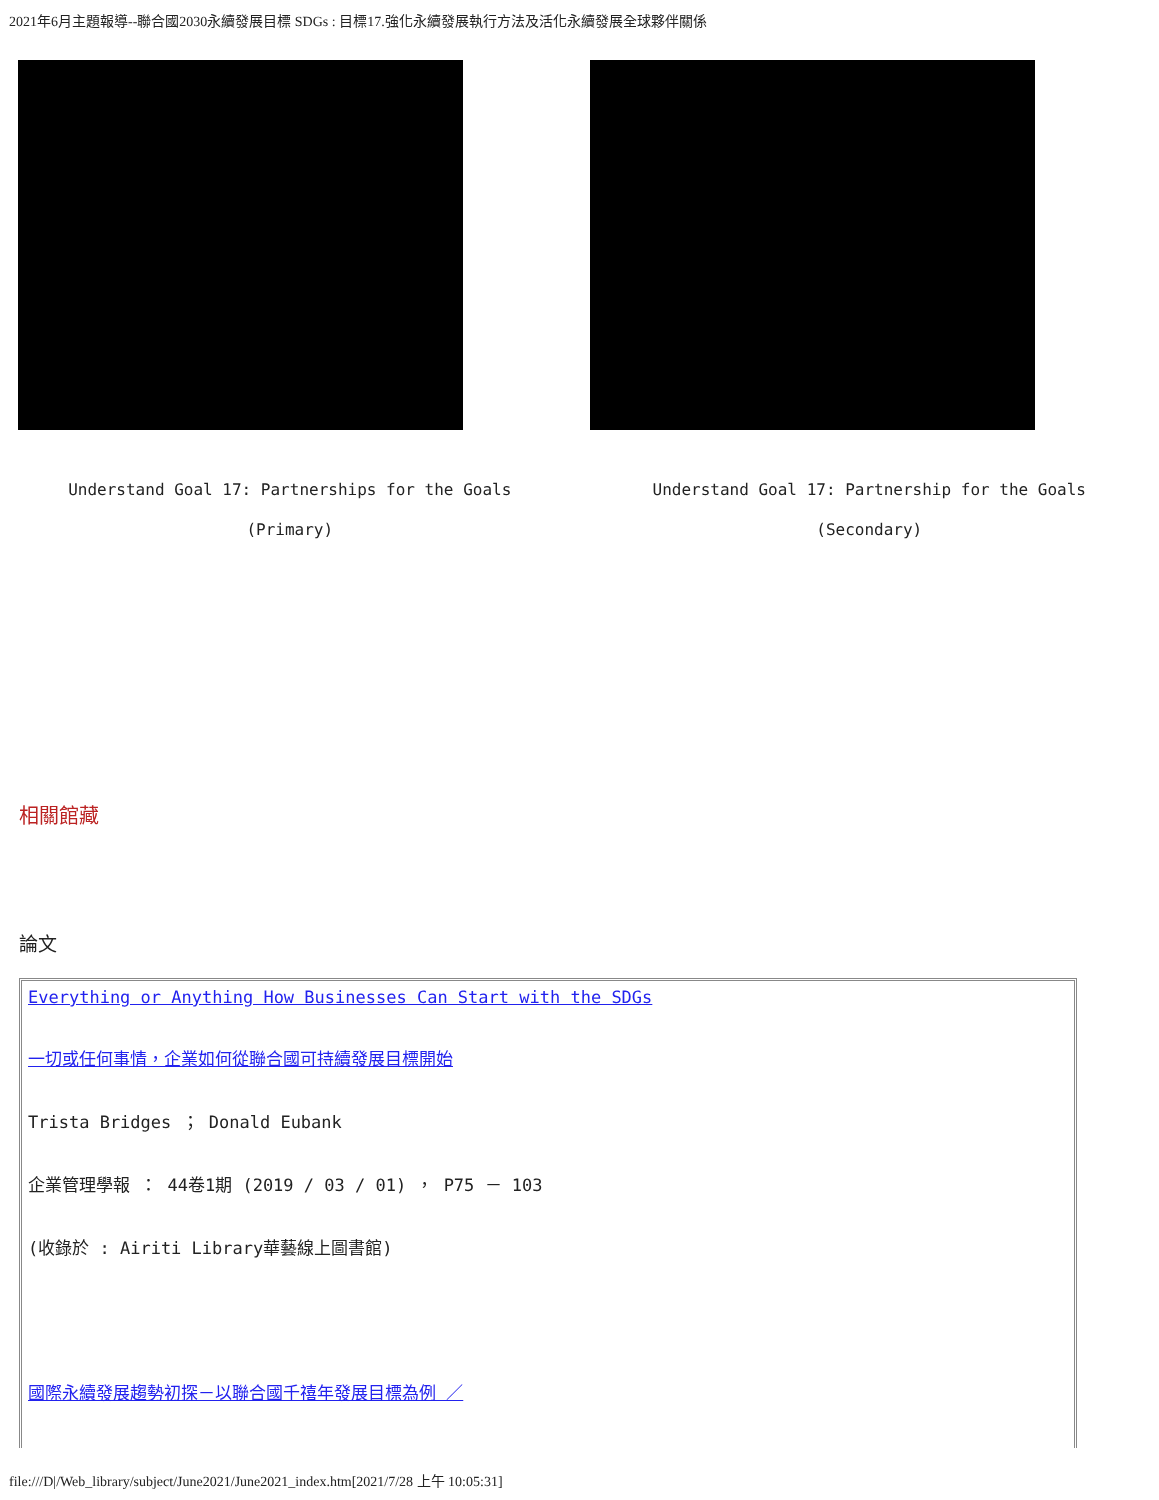2021年6月主題報導--聯合國2030永續發展目標 SDGs : 目標17.強化永續發展執行方法及活化永續發展全球夥伴關係
Understand Goal 17: Partnerships for the Goals
(Primary)
Understand Goal 17: Partnership for the Goals
(Secondary)
相關館藏
論文
| Everything or Anything How Businesses Can Start with the SDGs 一切或任何事情，企業如何從聯合國可持續發展目標開始 Trista Bridges ； Donald Eubank 企業管理學報 ： 44卷1期 (2019 / 03 / 01) ， P75 － 103 (收錄於 : Airiti Library華藝線上圖書館) 國際永續發展趨勢初探－以聯合國千禧年發展目標為例 ／ |
file:///D|/Web_library/subject/June2021/June2021_index.htm[2021/7/28 上午 10:05:31]